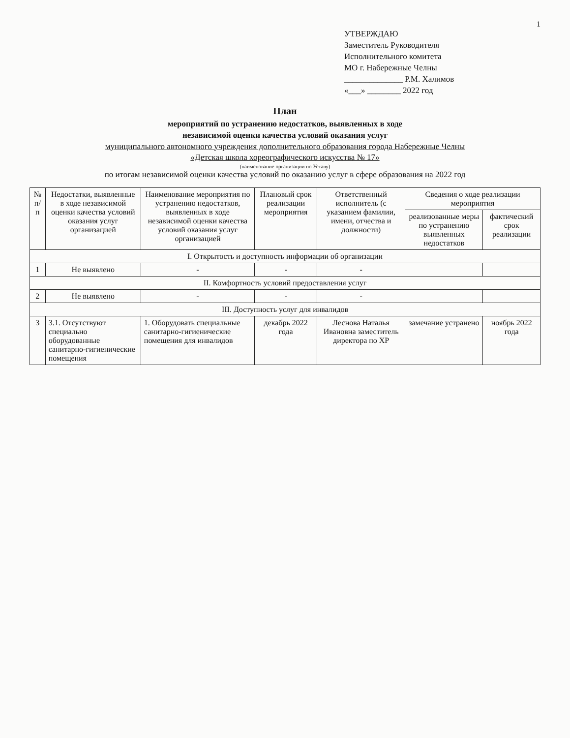1
УТВЕРЖДАЮ
Заместитель Руководителя
Исполнительного комитета
МО г. Набережные Челны
______________ Р.М. Халимов
«___» ________ 2022 год
План
мероприятий по устранению недостатков, выявленных в ходе
независимой оценки качества условий оказания услуг
муниципального автономного учреждения дополнительного образования города Набережные Челны
«Детская школа хореографического искусства № 17»
(наименование организации по Уставу)
по итогам независимой оценки качества условий по оказанию услуг в сфере образования на 2022 год
| № п/п | Недостатки, выявленные в ходе независимой оценки качества условий оказания услуг организацией | Наименование мероприятия по устранению недостатков, выявленных в ходе независимой оценки качества условий оказания услуг организацией | Плановый срок реализации мероприятия | Ответственный исполнитель (с указанием фамилии, имени, отчества и должности) | Сведения о ходе реализации мероприятия | |
| --- | --- | --- | --- | --- | --- | --- |
| | | | | | реализованные меры по устранению выявленных недостатков | фактический срок реализации |
| I. Открытость и доступность информации об организации | | | | | | |
| 1 | Не выявлено | - | - | - | | |
| II. Комфортность условий предоставления услуг | | | | | | |
| 2 | Не выявлено | - | - | - | | |
| III. Доступность услуг для инвалидов | | | | | | |
| 3 | 3.1. Отсутствуют специально оборудованные санитарно-гигиенические помещения | 1. Оборудовать специальные санитарно-гигиенические помещения для инвалидов | декабрь 2022 года | Леснова Наталья Ивановна заместитель директора по ХР | замечание устранено | ноябрь 2022 года |